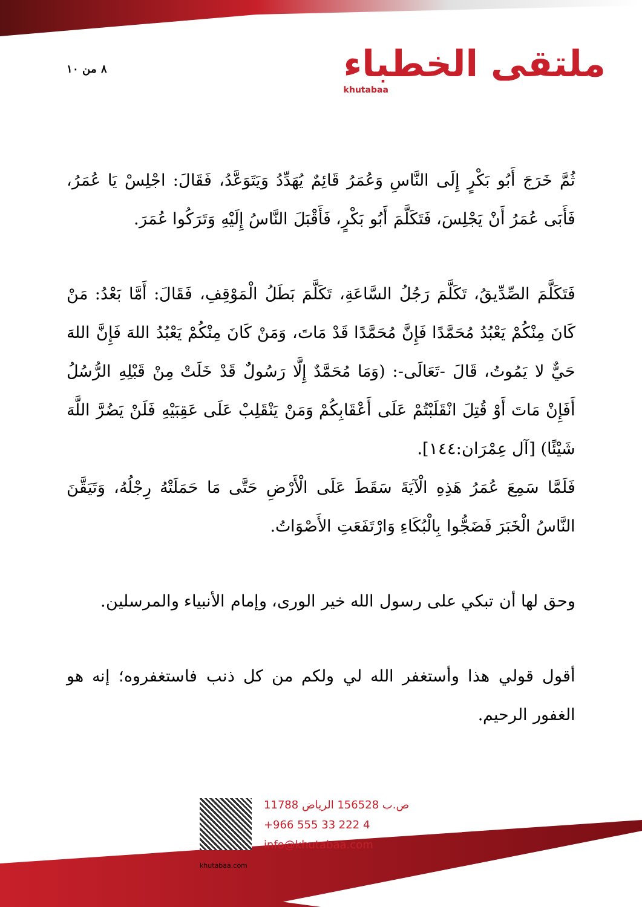٨ من ١٠
ملتقى الخطباء
khutabaa
ثُمَّ خَرَجَ أَبُو بَكْرٍ إِلَى النَّاسِ وَعُمَرُ قَائِمٌ يُهَدِّدُ وَيَتَوَعَّدُ، فَقَالَ: اجْلِسْ يَا عُمَرُ، فَأَبَى عُمَرُ أَنْ يَجْلِسَ، فَتَكَلَّمَ أَبُو بَكْرٍ، فَأَقْبَلَ النَّاسُ إِلَيْهِ وَتَرَكُوا عُمَرَ.
فَتَكَلَّمَ الصِّدِّيقُ، تَكَلَّمَ رَجُلُ السَّاعَةِ، تَكَلَّمَ بَطَلُ الْمَوْقِفِ، فَقَالَ: أَمَّا بَعْدُ: مَنْ كَانَ مِنْكُمْ يَعْبُدُ مُحَمَّدًا فَإِنَّ مُحَمَّدًا قَدْ مَاتَ، وَمَنْ كَانَ مِنْكُمْ يَعْبُدُ اللهَ فَإِنَّ اللهَ حَيٌّ لا يَمُوتُ، قَالَ -تَعَالَى-: (وَمَا مُحَمَّدٌ إِلَّا رَسُولٌ قَدْ خَلَتْ مِنْ قَبْلِهِ الرُّسُلُ أَفَإِنْ مَاتَ أَوْ قُتِلَ انْقَلَبْتُمْ عَلَى أَعْقَابِكُمْ وَمَنْ يَنْقَلِبْ عَلَى عَقِبَيْهِ فَلَنْ يَضُرَّ اللَّهَ شَيْئًا) [آل عِمْرَان:١٤٤].
فَلَمَّا سَمِعَ عُمَرُ هَذِهِ الْآيَةَ سَقَطَ عَلَى الْأَرْضِ حَتَّى مَا حَمَلَتْهُ رِجْلُهُ، وَتَيَقَّنَ النَّاسُ الْخَبَرَ فَضَجُّوا بِالْبُكَاءِ وَارْتَفَعَتِ الأَصْوَاتُ.
وحق لها أن تبكي على رسول الله خير الورى، وإمام الأنبياء والمرسلين.
أقول قولي هذا وأستغفر الله لي ولكم من كل ذنب فاستغفروه؛ إنه هو الغفور الرحيم.
khutabaa.com
ص.ب 156528 الرياض 11788
+966 555 33 222 4
info@khutabaa.com